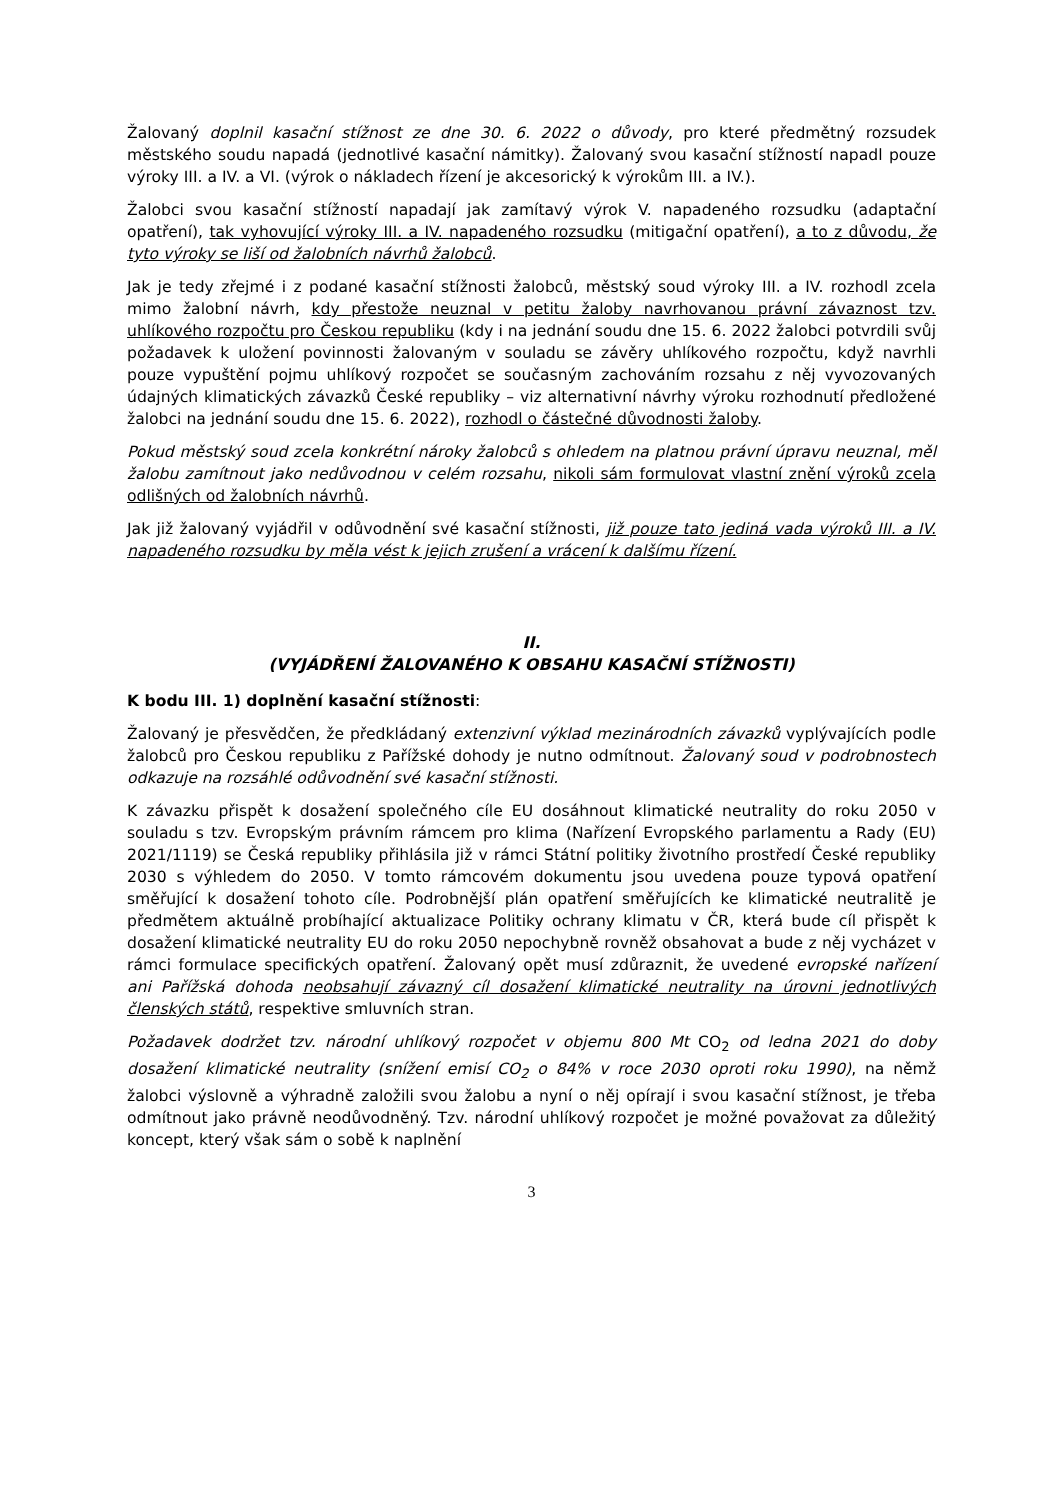Žalovaný doplnil kasační stížnost ze dne 30. 6. 2022 o důvody, pro které předmětný rozsudek městského soudu napadá (jednotlivé kasační námitky). Žalovaný svou kasační stížností napadl pouze výroky III. a IV. a VI. (výrok o nákladech řízení je akcesorický k výrokům III. a IV.).
Žalobci svou kasační stížností napadají jak zamítavý výrok V. napadeného rozsudku (adaptační opatření), tak vyhovující výroky III. a IV. napadeného rozsudku (mitigační opatření), a to z důvodu, že tyto výroky se liší od žalobních návrhů žalobců.
Jak je tedy zřejmé i z podané kasační stížnosti žalobců, městský soud výroky III. a IV. rozhodl zcela mimo žalobní návrh, kdy přestože neuznal v petitu žaloby navrhovanou právní závaznost tzv. uhlíkového rozpočtu pro Českou republiku (kdy i na jednání soudu dne 15. 6. 2022 žalobci potvrdili svůj požadavek k uložení povinnosti žalovaným v souladu se závěry uhlíkového rozpočtu, když navrhli pouze vypuštění pojmu uhlíkový rozpočet se současným zachováním rozsahu z něj vyvozovaných údajných klimatických závazků České republiky – viz alternativní návrhy výroku rozhodnutí předložené žalobci na jednání soudu dne 15. 6. 2022), rozhodl o částečné důvodnosti žaloby.
Pokud městský soud zcela konkrétní nároky žalobců s ohledem na platnou právní úpravu neuznal, měl žalobu zamítnout jako nedůvodnou v celém rozsahu, nikoli sám formulovat vlastní znění výroků zcela odlišných od žalobních návrhů.
Jak již žalovaný vyjádřil v odůvodnění své kasační stížnosti, již pouze tato jediná vada výroků III. a IV. napadeného rozsudku by měla vést k jejich zrušení a vrácení k dalšímu řízení.
II.
(VYJÁDŘENÍ ŽALOVANÉHO K OBSAHU KASAČNÍ STÍŽNOSTI)
K bodu III. 1) doplnění kasační stížnosti:
Žalovaný je přesvědčen, že předkládaný extenzivní výklad mezinárodních závazků vyplývajících podle žalobců pro Českou republiku z Pařížské dohody je nutno odmítnout. Žalovaný soud v podrobnostech odkazuje na rozsáhlé odůvodnění své kasační stížnosti.
K závazku přispět k dosažení společného cíle EU dosáhnout klimatické neutrality do roku 2050 v souladu s tzv. Evropským právním rámcem pro klima (Nařízení Evropského parlamentu a Rady (EU) 2021/1119) se Česká republiky přihlásila již v rámci Státní politiky životního prostředí České republiky 2030 s výhledem do 2050. V tomto rámcovém dokumentu jsou uvedena pouze typová opatření směřující k dosažení tohoto cíle. Podrobnější plán opatření směřujících ke klimatické neutralitě je předmětem aktuálně probíhající aktualizace Politiky ochrany klimatu v ČR, která bude cíl přispět k dosažení klimatické neutrality EU do roku 2050 nepochybně rovněž obsahovat a bude z něj vycházet v rámci formulace specifických opatření. Žalovaný opět musí zdůraznit, že uvedené evropské nařízení ani Pařížská dohoda neobsahují závazný cíl dosažení klimatické neutrality na úrovni jednotlivých členských států, respektive smluvních stran.
Požadavek dodržet tzv. národní uhlíkový rozpočet v objemu 800 Mt CO<sub>2</sub> od ledna 2021 do doby dosažení klimatické neutrality (snížení emisí CO<sub>2</sub> o 84% v roce 2030 oproti roku 1990), na němž žalobci výslovně a výhradně založili svou žalobu a nyní o něj opírají i svou kasační stížnost, je třeba odmítnout jako právně neodůvodněný. Tzv. národní uhlíkový rozpočet je možné považovat za důležitý koncept, který však sám o sobě k naplnění
3